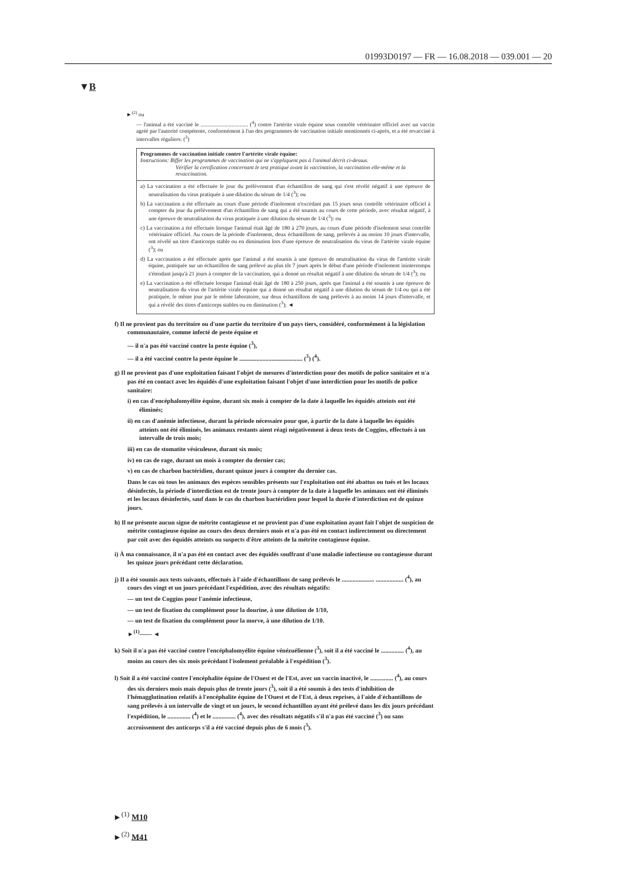01993D0197 — FR — 16.08.2018 — 039.001 — 20
▼B
►<sup>(2)</sup> ou
— l'animal a été vacciné le .................................. (<sup>4</sup>) contre l'artérite virale équine sous contrôle vétérinaire officiel avec un vaccin agréé par l'autorité compétente, conformément à l'un des programmes de vaccination initiale mentionnés ci-après, et a été revacciné à intervalles réguliers: (<sup>3</sup>)
Programmes de vaccination initiale contre l'artérite virale équine:
Instructions: Biffer les programmes de vaccination qui ne s'appliquent pas à l'animal décrit ci-dessus.
Vérifier la certification concernant le test pratiqué avant la vaccination, la vaccination elle-même et la revaccination.
a) La vaccination a été effectuée le jour du prélèvement d'un échantillon de sang qui s'est révélé négatif à une épreuve de neutralisation du virus pratiquée à une dilution du sérum de 1/4 (<sup>3</sup>); ou
b) La vaccination a été effectuée au cours d'une période d'isolement n'excédant pas 15 jours sous contrôle vétérinaire officiel à compter du jour du prélèvement d'un échantillon de sang qui a été soumis au cours de cette période, avec résultat négatif, à une épreuve de neutralisation du virus pratiquée à une dilution du sérum de 1/4 (<sup>3</sup>): ou
c) La vaccination a été effectuée lorsque l'animal était âgé de 180 à 270 jours, au cours d'une période d'isolement sous contrôle vétérinaire officiel. Au cours de la période d'isolement, deux échantillons de sang, prélevés à au moins 10 jours d'intervalle, ont révélé un titre d'anticorps stable ou en diminution lors d'une épreuve de neutralisation du virus de l'artérite virale équine (<sup>3</sup>); ou
d) La vaccination a été effectuée après que l'animal a été soumis à une épreuve de neutralisation du virus de l'artérite virale équine, pratiquée sur un échantillon de sang prélevé au plus tôt 7 jours après le début d'une période d'isolement ininterrompu s'étendant jusqu'à 21 jours à compter de la vaccination, qui a donné un résultat négatif à une dilution du sérum de 1/4 (<sup>3</sup>); ou
e) La vaccination a été effectuée lorsque l'animal était âgé de 180 à 250 jours, après que l'animal a été soumis à une épreuve de neutralisation du virus de l'artérite virale équine qui a donné un résultat négatif à une dilution du sérum de 1/4 ou qui a été pratiquée, le même jour par le même laboratoire, sur deux échantillons de sang prélevés à au moins 14 jours d'intervalle, et qui a révélé des titres d'anticorps stables ou en diminution (<sup>3</sup>); ◄
f) Il ne provient pas du territoire ou d'une partie du territoire d'un pays tiers, considéré, conformément à la législation communautaire, comme infecté de peste équine et
— il n'a pas été vacciné contre la peste équine (<sup>3</sup>),
— il a été vacciné contre la peste équine le ......................................... (<sup>3</sup>) (<sup>4</sup>).
g) Il ne provient pas d'une exploitation faisant l'objet de mesures d'interdiction pour des motifs de police sanitaire et n'a pas été en contact avec les équidés d'une exploitation faisant l'objet d'une interdiction pour les motifs de police sanitaire:
i) en cas d'encéphalomyélite équine, durant six mois à compter de la date à laquelle les équidés atteints ont été éliminés;
ii) en cas d'anémie infectieuse, durant la période nécessaire pour que, à partir de la date à laquelle les équidés atteints ont été éliminés, les animaux restants aient réagi négativement à deux tests de Coggins, effectués à un intervalle de trois mois;
iii) en cas de stomatite vésiculeuse, durant six mois;
iv) en cas de rage, durant un mois à compter du dernier cas;
v) en cas de charbon bactéridien, durant quinze jours à compter du dernier cas.
Dans le cas où tous les animaux des espèces sensibles présents sur l'exploitation ont été abattus ou tués et les locaux désinfectés, la période d'interdiction est de trente jours à compter de la date à laquelle les animaux ont été éliminés et les locaux désinfectés, sauf dans le cas du charbon bactéridien pour lequel la durée d'interdiction est de quinze jours.
h) Il ne présente aucun signe de métrite contagieuse et ne provient pas d'une exploitation ayant fait l'objet de suspicion de métrite contagieuse équine au cours des deux derniers mois et n'a pas été en contact indirectement ou directement par coït avec des équidés atteints ou suspects d'être atteints de la métrite contagieuse équine.
i) À ma connaissance, il n'a pas été en contact avec des équidés souffrant d'une maladie infectieuse ou contagieuse durant les quinze jours précédant cette déclaration.
j) Il a été soumis aux tests suivants, effectués à l'aide d'échantillons de sang prélevés le ..................... .................. (<sup>4</sup>), au cours des vingt et un jours précédant l'expédition, avec des résultats négatifs:
— un test de Coggins pour l'anémie infectieuse,
— un test de fixation du complément pour la dourine, à une dilution de 1/10,
— un test de fixation du complément pour la morve, à une dilution de 1/10.
►<sup>(1)</sup>—— ◄
k) Soit il n'a pas été vacciné contre l'encéphalomyélite équine vénézuélienne (<sup>3</sup>), soit il a été vacciné le ............... (<sup>4</sup>), au moins au cours des six mois précédant l'isolement préalable à l'expédition (<sup>3</sup>).
l) Soit il a été vacciné contre l'encéphalite équine de l'Ouest et de l'Est, avec un vaccin inactivé, le ............... (<sup>4</sup>), au cours des six derniers mois mais depuis plus de trente jours (<sup>3</sup>), soit il a été soumis à des tests d'inhibition de l'hémagglutination relatifs à l'encéphalite équine de l'Ouest et de l'Est, à deux reprises, à l'aide d'échantillons de sang prélevés à un intervalle de vingt et un jours, le second échantillon ayant été prélevé dans les dix jours précédant l'expédition, le ............... (<sup>4</sup>) et le ............... (<sup>4</sup>), avec des résultats négatifs s'il n'a pas été vacciné (<sup>3</sup>) ou sans accroissement des anticorps s'il a été vacciné depuis plus de 6 mois (<sup>3</sup>).
►<sup>(1)</sup> M10
►<sup>(2)</sup> M41